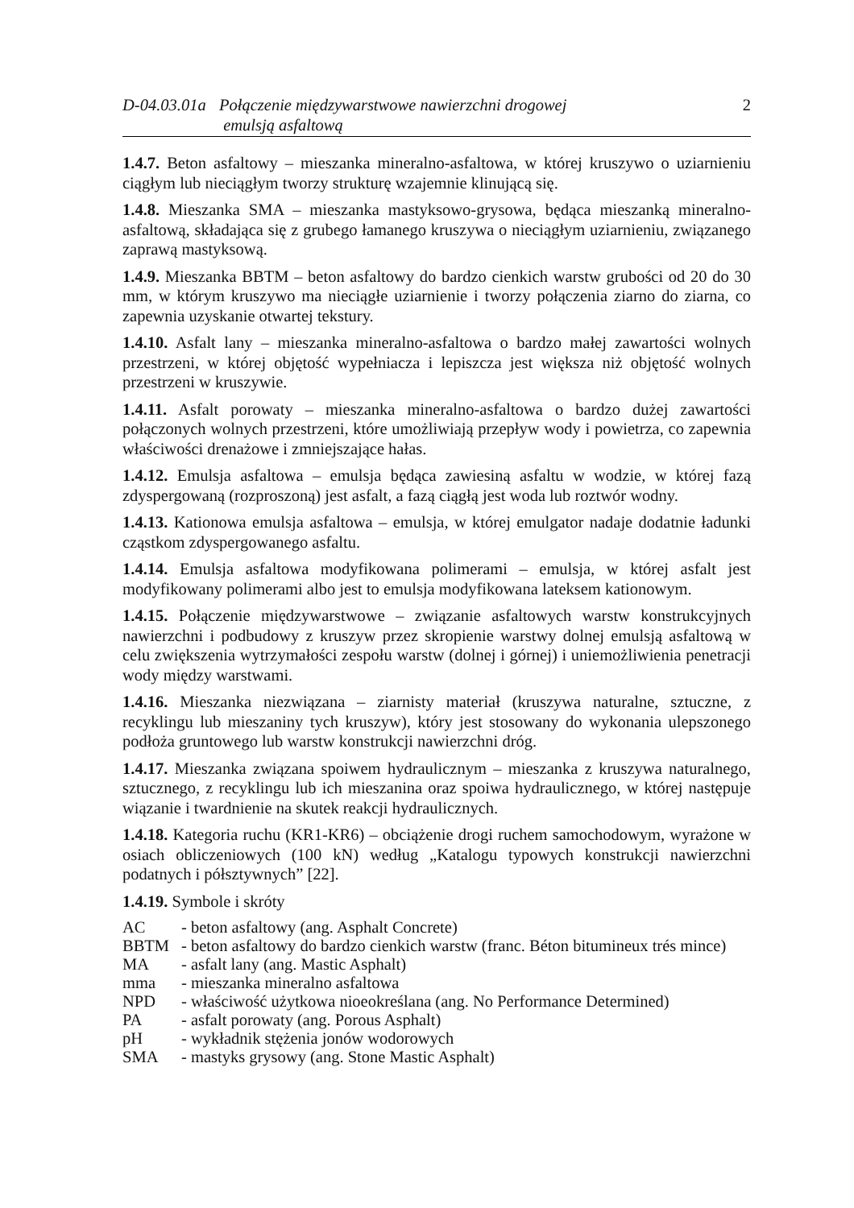D-04.03.01a
Połączenie międzywarstwowe nawierzchni drogowej
emulsją asfaltową
2
1.4.7. Beton asfaltowy – mieszanka mineralno-asfaltowa, w której kruszywo o uziarnieniu ciągłym lub nieciągłym tworzy strukturę wzajemnie klinującą się.
1.4.8. Mieszanka SMA – mieszanka mastyksowo-grysowa, będąca mieszanką mineralno-asfaltową, składająca się z grubego łamanego kruszywa o nieciągłym uziarnieniu, związanego zaprawą mastyksową.
1.4.9. Mieszanka BBTM – beton asfaltowy do bardzo cienkich warstw grubości od 20 do 30 mm, w którym kruszywo ma nieciągłe uziarnienie i tworzy połączenia ziarno do ziarna, co zapewnia uzyskanie otwartej tekstury.
1.4.10. Asfalt lany – mieszanka mineralno-asfaltowa o bardzo małej zawartości wolnych przestrzeni, w której objętość wypełniacza i lepiszcza jest większa niż objętość wolnych przestrzeni w kruszywie.
1.4.11. Asfalt porowaty – mieszanka mineralno-asfaltowa o bardzo dużej zawartości połączonych wolnych przestrzeni, które umożliwiają przepływ wody i powietrza, co zapewnia właściwości drenażowe i zmniejszające hałas.
1.4.12. Emulsja asfaltowa – emulsja będąca zawiesiną asfaltu w wodzie, w której fazą zdyspergowaną (rozproszoną) jest asfalt, a fazą ciągłą jest woda lub roztwór wodny.
1.4.13. Kationowa emulsja asfaltowa – emulsja, w której emulgator nadaje dodatnie ładunki cząstkom zdyspergowanego asfaltu.
1.4.14. Emulsja asfaltowa modyfikowana polimerami – emulsja, w której asfalt jest modyfikowany polimerami albo jest to emulsja modyfikowana lateksem kationowym.
1.4.15. Połączenie międzywarstwowe – związanie asfaltowych warstw konstrukcyjnych nawierzchni i podbudowy z kruszyw przez skropienie warstwy dolnej emulsją asfaltową w celu zwiększenia wytrzymałości zespołu warstw (dolnej i górnej) i uniemożliwienia penetracji wody między warstwami.
1.4.16. Mieszanka niezwiązana – ziarnisty materiał (kruszywa naturalne, sztuczne, z recyklingu lub mieszaniny tych kruszyw), który jest stosowany do wykonania ulepszonego podłoża gruntowego lub warstw konstrukcji nawierzchni dróg.
1.4.17. Mieszanka związana spoiwem hydraulicznym – mieszanka z kruszywa naturalnego, sztucznego, z recyklingu lub ich mieszanina oraz spoiwa hydraulicznego, w której następuje wiązanie i twardnienie na skutek reakcji hydraulicznych.
1.4.18. Kategoria ruchu (KR1-KR6) – obciążenie drogi ruchem samochodowym, wyrażone w osiach obliczeniowych (100 kN) według „Katalogu typowych konstrukcji nawierzchni podatnych i półsztywnych” [22].
1.4.19. Symbole i skróty
| AC | - beton asfaltowy (ang. Asphalt Concrete) |
| BBTM | - beton asfaltowy do bardzo cienkich warstw (franc. Béton bitumineux trés mince) |
| MA | - asfalt lany (ang. Mastic Asphalt) |
| mma | - mieszanka mineralno asfaltowa |
| NPD | - właściwość użytkowa nioeokreślana (ang. No Performance Determined) |
| PA | - asfalt porowaty (ang. Porous Asphalt) |
| pH | - wykładnik stężenia jonów wodorowych |
| SMA | - mastyks grysowy (ang. Stone Mastic Asphalt) |